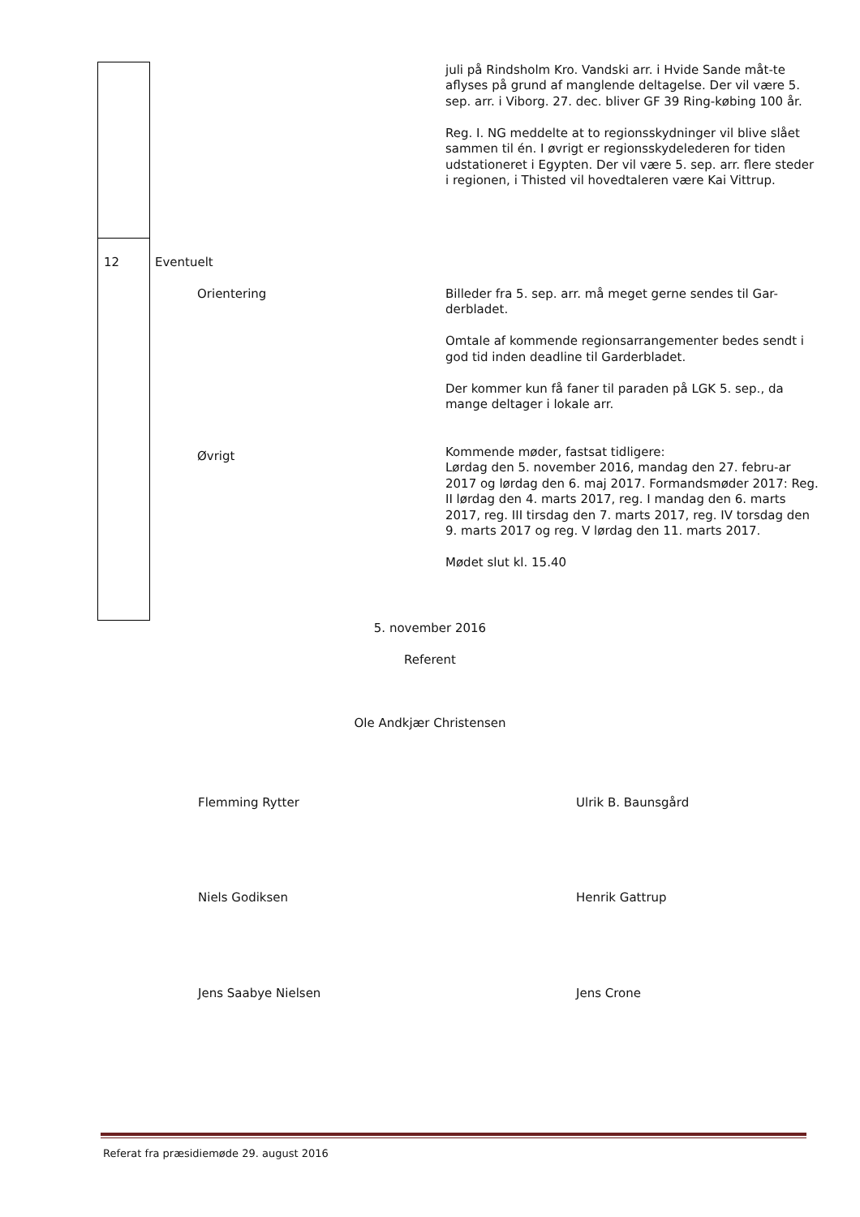| | | | juli på Rindsholm Kro. Vandski arr. i Hvide Sande måt-te aflyses på grund af manglende deltagelse. Der vil være 5. sep. arr. i Viborg. 27. dec. bliver GF 39 Ring-købing 100 år. Reg. I. NG meddelte at to regionsskydninger vil blive slået sammen til én. I øvrigt er regionsskydelederen for tiden udstationeret i Egypten. Der vil være 5. sep. arr. flere steder i regionen, i Thisted vil hovedtaleren være Kai Vittrup. |
| 12 | Eventuelt Orientering Øvrigt | | Billeder fra 5. sep. arr. må meget gerne sendes til Gar-derbladet. Omtale af kommende regionsarrangementer bedes sendt i god tid inden deadline til Garderbladet. Der kommer kun få faner til paraden på LGK 5. sep., da mange deltager i lokale arr. Kommende møder, fastsat tidligere: Lørdag den 5. november 2016, mandag den 27. febru-ar 2017 og lørdag den 6. maj 2017. Formandsmøder 2017: Reg. II lørdag den 4. marts 2017, reg. I mandag den 6. marts 2017, reg. III tirsdag den 7. marts 2017, reg. IV torsdag den 9. marts 2017 og reg. V lørdag den 11. marts 2017. Mødet slut kl. 15.40 |
5. november 2016
Referent
Ole Andkjær Christensen
Flemming Rytter Ulrik B. Baunsgård
Niels Godiksen Henrik Gattrup
Jens Saabye Nielsen Jens Crone
Referat fra præsidiemøde 29. august 2016